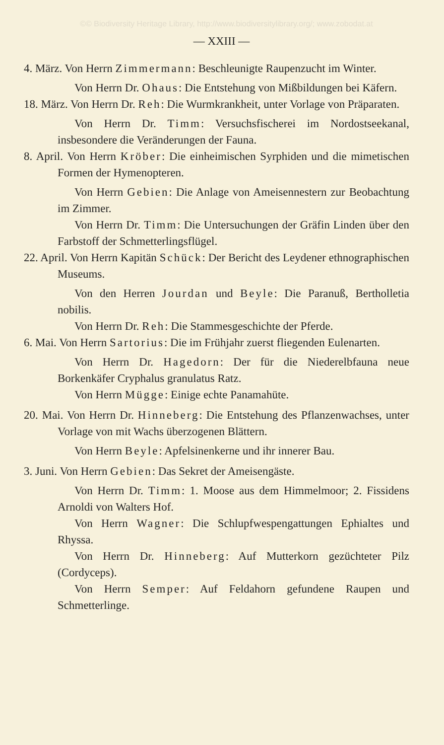©© Biodiversity Heritage Library, http://www.biodiversitylibrary.org/; www.zobodat.at
— XXIII —
4. März. Von Herrn Zimmermann: Beschleunigte Raupenzucht im Winter.
Von Herrn Dr. Ohaus: Die Entstehung von Mißbildungen bei Käfern.
18. März. Von Herrn Dr. Reh: Die Wurmkrankheit, unter Vorlage von Präparaten.
Von Herrn Dr. Timm: Versuchsfischerei im Nordostseekanal, insbesondere die Veränderungen der Fauna.
8. April. Von Herrn Kröber: Die einheimischen Syrphiden und die mimetischen Formen der Hymenopteren.
Von Herrn Gebien: Die Anlage von Ameisennestern zur Beobachtung im Zimmer.
Von Herrn Dr. Timm: Die Untersuchungen der Gräfin Linden über den Farbstoff der Schmetterlingsflügel.
22. April. Von Herrn Kapitän Schück: Der Bericht des Leydener ethnographischen Museums.
Von den Herren Jourdan und Beyle: Die Paranuß, Bertholletia nobilis.
Von Herrn Dr. Reh: Die Stammesgeschichte der Pferde.
6. Mai. Von Herrn Sartorius: Die im Frühjahr zuerst fliegenden Eulenarten.
Von Herrn Dr. Hagedorn: Der für die Niederelbfauna neue Borkenkäfer Cryphalus granulatus Ratz.
Von Herrn Mügge: Einige echte Panamahüte.
20. Mai. Von Herrn Dr. Hinneberg: Die Entstehung des Pflanzenwachses, unter Vorlage von mit Wachs überzogenen Blättern.
Von Herrn Beyle: Apfelsinenkerne und ihr innerer Bau.
3. Juni. Von Herrn Gebien: Das Sekret der Ameisengäste.
Von Herrn Dr. Timm: 1. Moose aus dem Himmelmoor; 2. Fissidens Arnoldi von Walters Hof.
Von Herrn Wagner: Die Schlupfwespengattungen Ephialtes und Rhyssa.
Von Herrn Dr. Hinneberg: Auf Mutterkorn gezüchteter Pilz (Cordyceps).
Von Herrn Semper: Auf Feldahorn gefundene Raupen und Schmetterlinge.